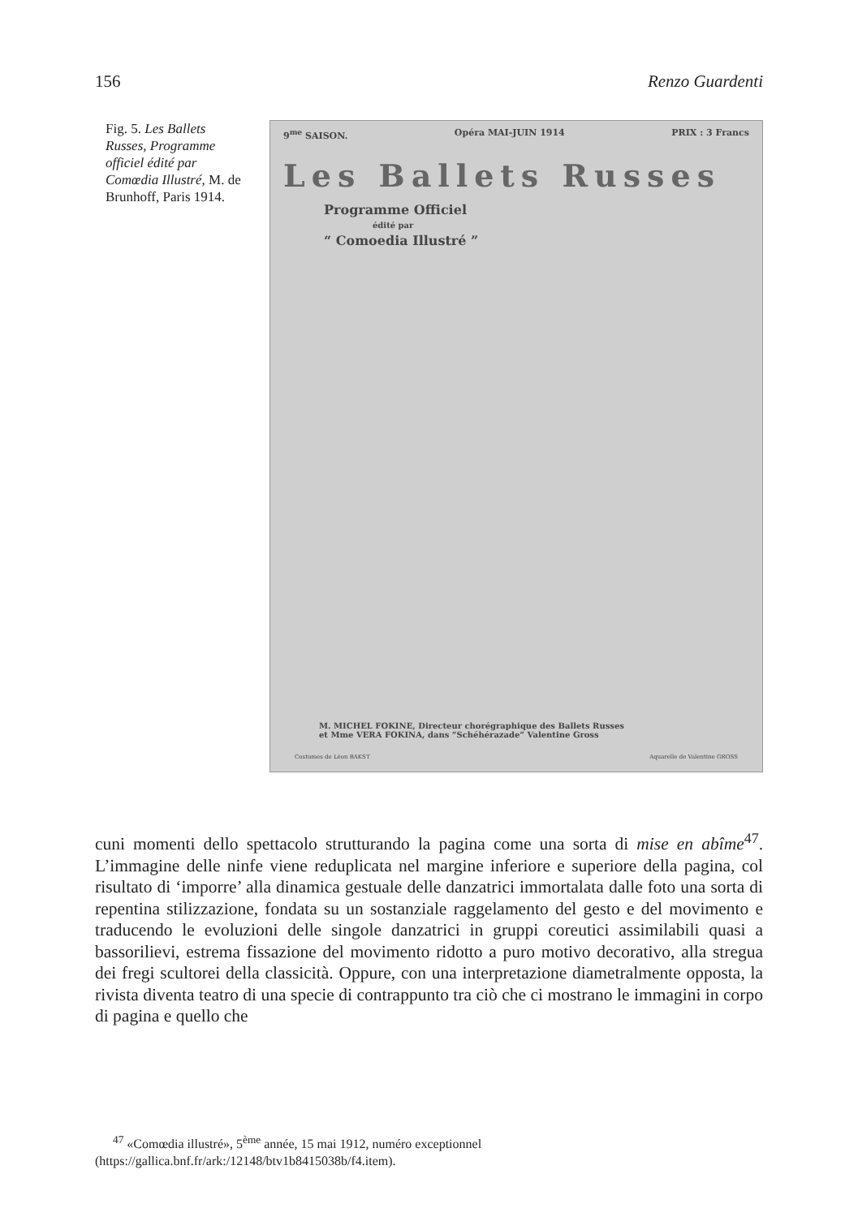156 Renzo Guardenti
Fig. 5. Les Ballets Russes, Programme officiel édité par Comœdia Illustré, M. de Brunhoff, Paris 1914.
9<sup>me</sup> SAISON. Opéra MAI-JUIN 1914 PRIX : 3 Francs
Les Ballets Russes
Programme Officiel
édité par
“ Comoedia Illustré ”
M. MICHEL FOKINE, Directeur chorégraphique des Ballets Russes
et Mme VERA FOKINA, dans “Schéhérazade” Valentine Gross
Costumes de Léon BAKST Aquarelle de Valentine GROSS
cuni momenti dello spettacolo strutturando la pagina come una sorta di mise en abîme<sup>47</sup>. L’immagine delle ninfe viene reduplicata nel margine inferiore e superiore della pagina, col risultato di ‘imporre’ alla dinamica gestuale delle danzatrici immortalata dalle foto una sorta di repentina stilizzazione, fondata su un sostanziale raggelamento del gesto e del movimento e traducendo le evoluzioni delle singole danzatrici in gruppi coreutici assimilabili quasi a bassorilievi, estrema fissazione del movimento ridotto a puro motivo decorativo, alla stregua dei fregi scultorei della classicità. Oppure, con una interpretazione diametralmente opposta, la rivista diventa teatro di una specie di contrappunto tra ciò che ci mostrano le immagini in corpo di pagina e quello che
<sup>47</sup> «Comœdia illustré», 5<sup>ème</sup> année, 15 mai 1912, numéro exceptionnel (https://gallica.bnf.fr/ark:/12148/btv1b8415038b/f4.item).